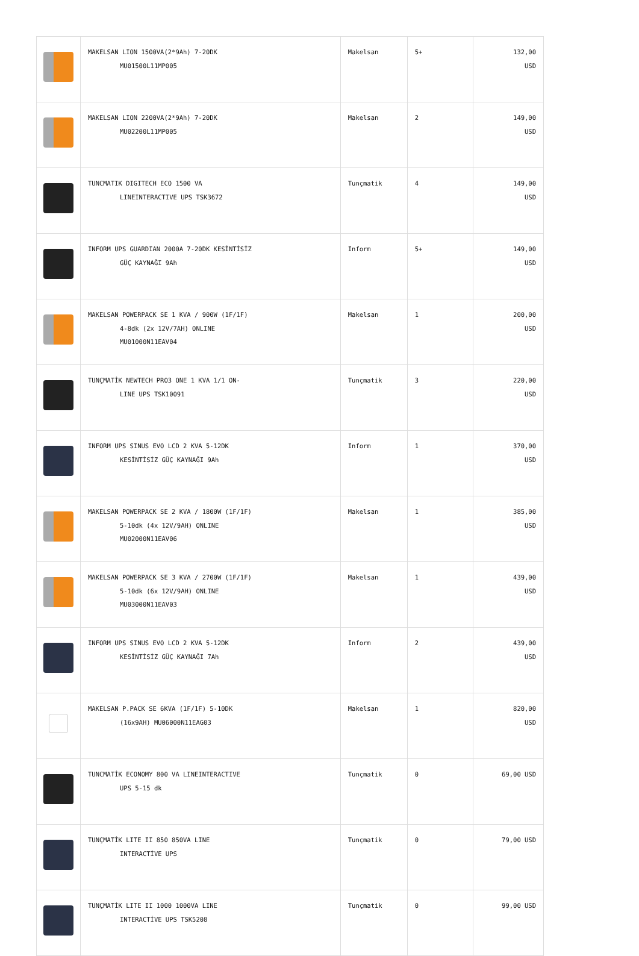| | MAKELSAN LION 1500VA(2*9Ah) 7-20DK MU01500L11MP005 | Makelsan | 5+ | 132,00 USD |
| | MAKELSAN LION 2200VA(2*9Ah) 7-20DK MU02200L11MP005 | Makelsan | 2 | 149,00 USD |
| | TUNCMATIK DIGITECH ECO 1500 VA LINEINTERACTIVE UPS TSK3672 | Tunçmatik | 4 | 149,00 USD |
| | INFORM UPS GUARDIAN 2000A 7-20DK KESİNTİSİZ GÜÇ KAYNAĞI 9Ah | Inform | 5+ | 149,00 USD |
| | MAKELSAN POWERPACK SE 1 KVA / 900W (1F/1F) 4-8dk (2x 12V/7AH) ONLINE MU01000N11EAV04 | Makelsan | 1 | 200,00 USD |
| | TUNÇMATİK NEWTECH PRO3 ONE 1 KVA 1/1 ON- LINE UPS TSK10091 | Tunçmatik | 3 | 220,00 USD |
| | INFORM UPS SINUS EVO LCD 2 KVA 5-12DK KESİNTİSİZ GÜÇ KAYNAĞI 9Ah | Inform | 1 | 370,00 USD |
| | MAKELSAN POWERPACK SE 2 KVA / 1800W (1F/1F) 5-10dk (4x 12V/9AH) ONLINE MU02000N11EAV06 | Makelsan | 1 | 385,00 USD |
| | MAKELSAN POWERPACK SE 3 KVA / 2700W (1F/1F) 5-10dk (6x 12V/9AH) ONLINE MU03000N11EAV03 | Makelsan | 1 | 439,00 USD |
| | INFORM UPS SINUS EVO LCD 2 KVA 5-12DK KESİNTİSİZ GÜÇ KAYNAĞI 7Ah | Inform | 2 | 439,00 USD |
| | MAKELSAN P.PACK SE 6KVA (1F/1F) 5-10DK (16x9AH) MU06000N11EAG03 | Makelsan | 1 | 820,00 USD |
| | TUNCMATİK ECONOMY 800 VA LINEINTERACTIVE UPS 5-15 dk | Tunçmatik | 0 | 69,00 USD |
| | TUNÇMATİK LITE II 850 850VA LINE INTERACTİVE UPS | Tunçmatik | 0 | 79,00 USD |
| | TUNÇMATİK LITE II 1000 1000VA LINE INTERACTİVE UPS TSK5208 | Tunçmatik | 0 | 99,00 USD |